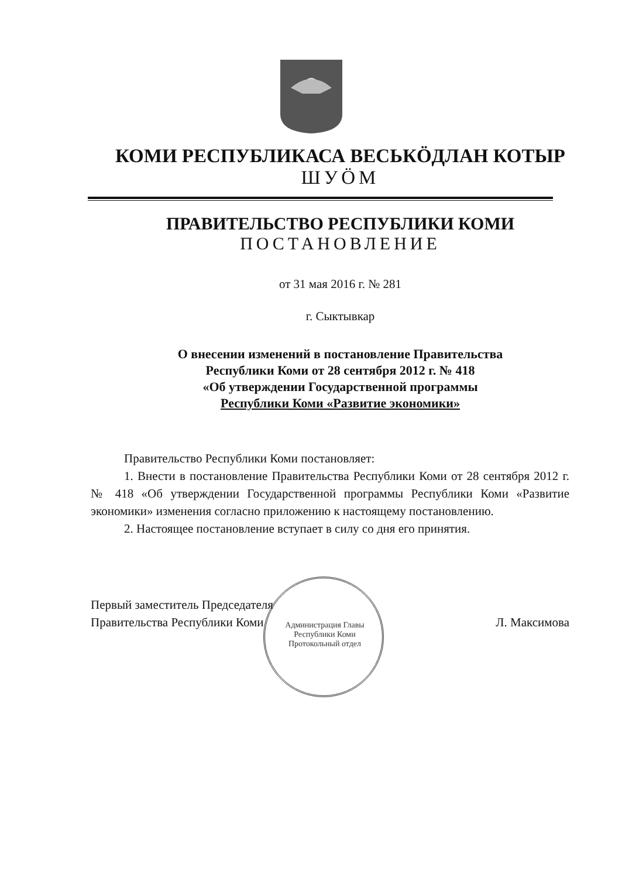КОМИ РЕСПУБЛИКАСА ВЕСЬКÖДЛАН КОТЫР
ШУÖМ
ПРАВИТЕЛЬСТВО РЕСПУБЛИКИ КОМИ
ПОСТАНОВЛЕНИЕ
от 31 мая 2016 г. № 281
г. Сыктывкар
О внесении изменений в постановление Правительства
Республики Коми от 28 сентября 2012 г. № 418
«Об утверждении Государственной программы
Республики Коми «Развитие экономики»
Правительство Республики Коми постановляет:
1. Внести в постановление Правительства Республики Коми от 28 сентября 2012 г. № 418 «Об утверждении Государственной программы Республики Коми «Развитие экономики» изменения согласно приложению к настоящему постановлению.
2. Настоящее постановление вступает в силу со дня его принятия.
Первый заместитель Председателя
Правительства Республики Коми
Л. Максимова
Администрация Главы Республики Коми
Протокольный отдел